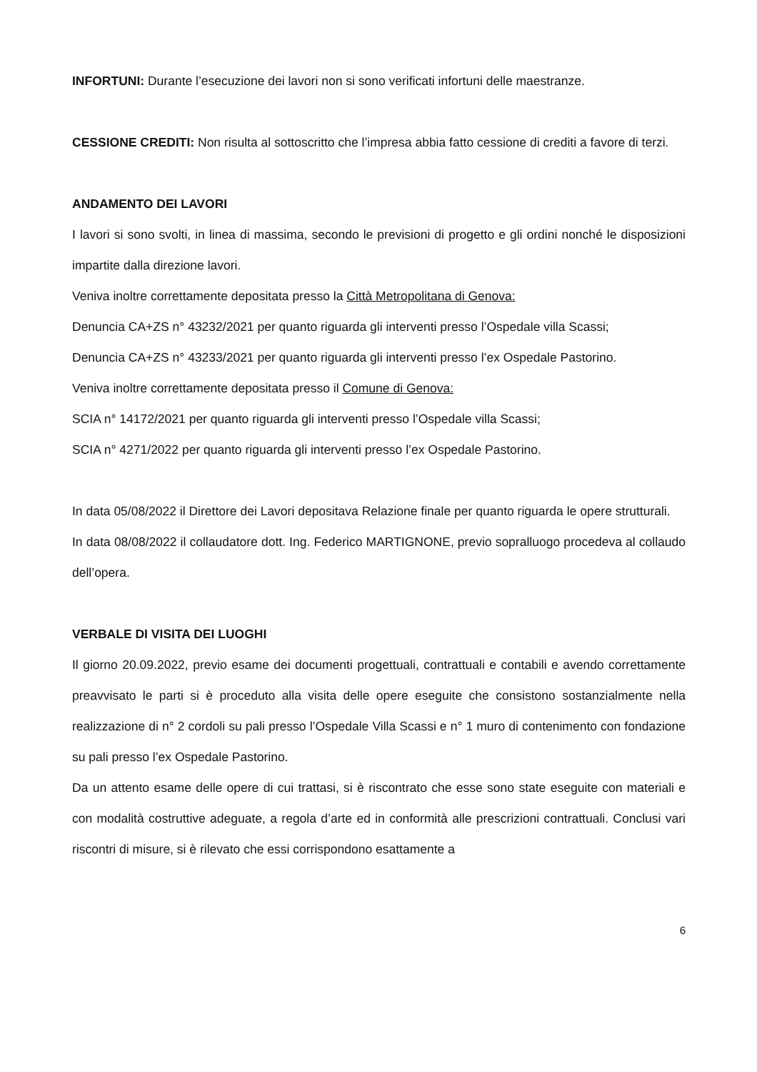INFORTUNI: Durante l’esecuzione dei lavori non si sono verificati infortuni delle maestranze.
CESSIONE CREDITI: Non risulta al sottoscritto che l’impresa abbia fatto cessione di crediti a favore di terzi.
ANDAMENTO DEI LAVORI
I lavori si sono svolti, in linea di massima, secondo le previsioni di progetto e gli ordini nonché le disposizioni impartite dalla direzione lavori.
Veniva inoltre correttamente depositata presso la Città Metropolitana di Genova:
Denuncia CA+ZS n° 43232/2021 per quanto riguarda gli interventi presso l’Ospedale villa Scassi;
Denuncia CA+ZS n° 43233/2021 per quanto riguarda gli interventi presso l’ex Ospedale Pastorino.
Veniva inoltre correttamente depositata presso il Comune di Genova:
SCIA n° 14172/2021 per quanto riguarda gli interventi presso l’Ospedale villa Scassi;
SCIA n° 4271/2022 per quanto riguarda gli interventi presso l’ex Ospedale Pastorino.
In data 05/08/2022 il Direttore dei Lavori depositava Relazione finale per quanto riguarda le opere strutturali.
In data 08/08/2022 il collaudatore dott. Ing. Federico MARTIGNONE, previo sopralluogo procedeva al collaudo dell’opera.
VERBALE DI VISITA DEI LUOGHI
Il giorno 20.09.2022, previo esame dei documenti progettuali, contrattuali e contabili e avendo correttamente preavvisato le parti si è proceduto alla visita delle opere eseguite che consistono sostanzialmente nella realizzazione di n° 2 cordoli su pali presso l’Ospedale Villa Scassi e n° 1 muro di contenimento con fondazione su pali presso l’ex Ospedale Pastorino.
Da un attento esame delle opere di cui trattasi, si è riscontrato che esse sono state eseguite con materiali e con modalità costruttive adeguate, a regola d’arte ed in conformità alle prescrizioni contrattuali. Conclusi vari riscontri di misure, si è rilevato che essi corrispondono esattamente a
6